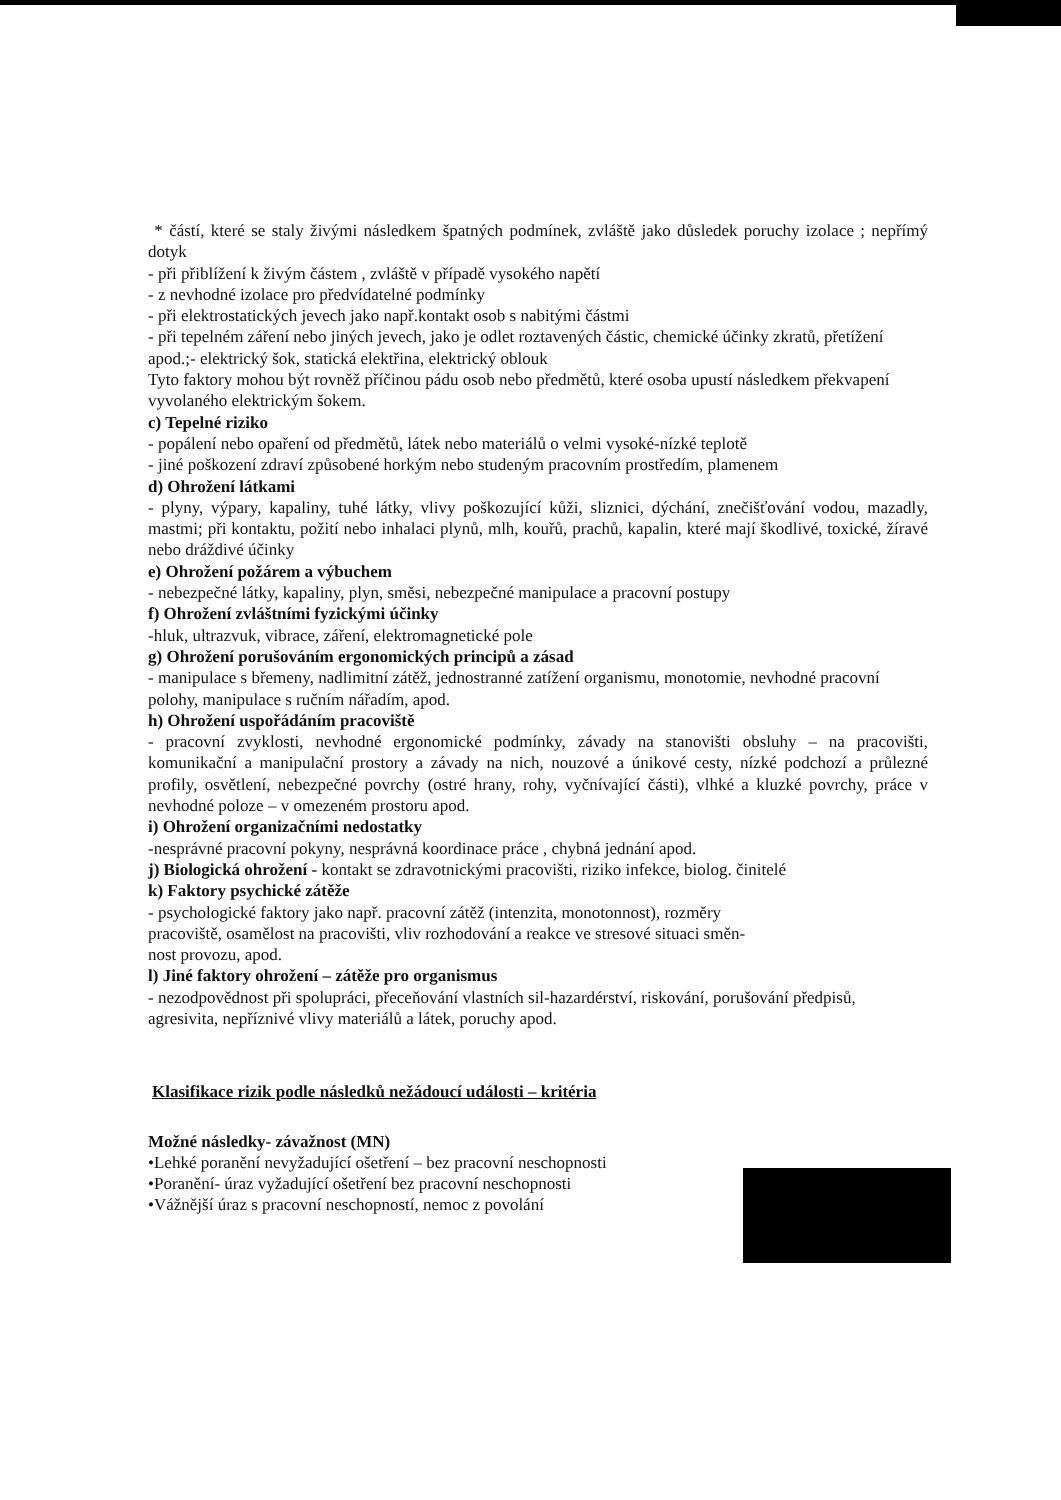* částí, které se staly živými následkem špatných podmínek, zvláště jako důsledek poruchy izolace ; nepřímý dotyk
- při přiblížení k živým částem , zvláště v případě vysokého napětí
- z nevhodné izolace pro předvídatelné podmínky
- při elektrostatických jevech jako např.kontakt osob s nabitými částmi
- při tepelném záření nebo jiných jevech, jako je odlet roztavených částic, chemické účinky zkratů, přetížení apod.;- elektrický šok, statická elektřina, elektrický oblouk
Tyto faktory mohou být rovněž příčinou pádu osob nebo předmětů, které osoba upustí následkem překvapení vyvolaného elektrickým šokem.
c) Tepelné riziko
- popálení nebo opaření od předmětů, látek nebo materiálů o velmi vysoké-nízké teplotě
- jiné poškození zdraví způsobené horkým nebo studeným pracovním prostředím, plamenem
d) Ohrožení látkami
- plyny, výpary, kapaliny, tuhé látky, vlivy poškozující kůži, sliznici, dýchání, znečišťování vodou, mazadly, mastmi; při kontaktu, požití nebo inhalaci plynů, mlh, kouřů, prachů, kapalin, které mají škodlivé, toxické, žíravé nebo dráždivé účinky
e) Ohrožení požárem a výbuchem
- nebezpečné látky, kapaliny, plyn, směsi, nebezpečné manipulace a pracovní postupy
f) Ohrožení zvláštními fyzickými účinky
-hluk, ultrazvuk, vibrace, záření, elektromagnetické pole
g) Ohrožení porušováním ergonomických principů a zásad
- manipulace s břemeny, nadlimitní zátěž, jednostranné zatížení organismu, monotomie, nevhodné pracovní polohy, manipulace s ručním nářadím, apod.
h) Ohrožení uspořádáním pracoviště
- pracovní zvyklosti, nevhodné ergonomické podmínky, závady na stanovišti obsluhy – na pracovišti, komunikační a manipulační prostory a závady na nich, nouzové a únikové cesty, nízké podchozí a průlezné profily, osvětlení, nebezpečné povrchy (ostré hrany, rohy, vyčnívající části), vlhké a kluzké povrchy, práce v nevhodné poloze – v omezeném prostoru apod.
i) Ohrožení organizačními nedostatky
-nesprávné pracovní pokyny, nesprávná koordinace práce , chybná jednání apod.
j) Biologická ohrožení - kontakt se zdravotnickými pracovišti, riziko infekce, biolog. činitelé
k) Faktory psychické zátěže
- psychologické faktory jako např. pracovní zátěž (intenzita, monotonnost), rozměry
pracoviště, osamělost na pracovišti, vliv rozhodování a reakce ve stresové situaci směn-
nost provozu, apod.
l) Jiné faktory ohrožení – zátěže pro organismus
- nezodpovědnost při spolupráci, přeceňování vlastních sil-hazardérství, riskování, porušování předpisů, agresivita, nepříznivé vlivy materiálů a látek, poruchy apod.
Klasifikace rizik podle následků nežádoucí události – kritéria
Možné následky- závažnost (MN)
•Lehké poranění nevyžadující ošetření – bez pracovní neschopnosti
•Poranění- úraz vyžadující ošetření bez pracovní neschopnosti
•Vážnější úraz s pracovní neschopností, nemoc z povolání